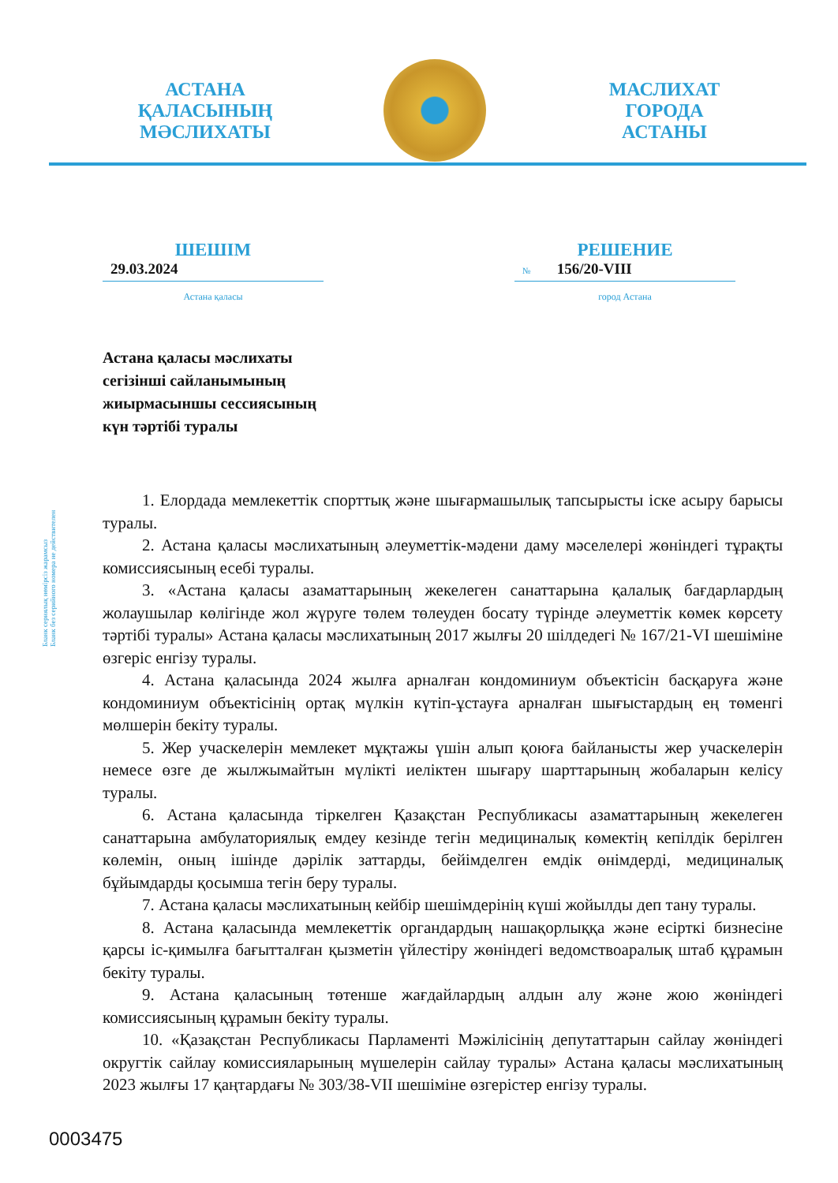АСТАНА
ҚАЛАСЫНЫҢ
МӘСЛИХАТЫ
МАСЛИХАТ
ГОРОДА
АСТАНЫ
ШЕШІМ
29.03.2024
Астана қаласы
РЕШЕНИЕ
№ 156/20-VIII
город Астана
Астана қаласы мәслихаты
сегізінші сайланымының
жиырмасыншы сессиясының
күн тәртібі туралы
Бланк сериялық нөмірсіз жарамсыз
Бланк без серийного номера не действителен
1. Елордада мемлекеттік спорттық және шығармашылық тапсырысты іске асыру барысы туралы.
2. Астана қаласы мәслихатының әлеуметтік-мәдени даму мәселелері жөніндегі тұрақты комиссиясының есебі туралы.
3. «Астана қаласы азаматтарының жекелеген санаттарына қалалық бағдарлардың жолаушылар көлігінде жол жүруге төлем төлеуден босату түрінде әлеуметтік көмек көрсету тәртібі туралы» Астана қаласы мәслихатының 2017 жылғы 20 шілдедегі № 167/21-VI шешіміне өзгеріс енгізу туралы.
4. Астана қаласында 2024 жылға арналған кондоминиум объектісін басқаруға және кондоминиум объектісінің ортақ мүлкін күтіп-ұстауға арналған шығыстардың ең төменгі мөлшерін бекіту туралы.
5. Жер учаскелерін мемлекет мұқтажы үшін алып қоюға байланысты жер учаскелерін немесе өзге де жылжымайтын мүлікті иеліктен шығару шарттарының жобаларын келісу туралы.
6. Астана қаласында тіркелген Қазақстан Республикасы азаматтарының жекелеген санаттарына амбулаториялық емдеу кезінде тегін медициналық көмектің кепілдік берілген көлемін, оның ішінде дәрілік заттарды, бейімделген емдік өнімдерді, медициналық бұйымдарды қосымша тегін беру туралы.
7. Астана қаласы мәслихатының кейбір шешімдерінің күші жойылды деп тану туралы.
8. Астана қаласында мемлекеттік органдардың нашақорлыққа және есірткі бизнесіне қарсы іс-қимылға бағытталған қызметін үйлестіру жөніндегі ведомствоаралық штаб құрамын бекіту туралы.
9. Астана қаласының төтенше жағдайлардың алдын алу және жою жөніндегі комиссиясының құрамын бекіту туралы.
10. «Қазақстан Республикасы Парламенті Мәжілісінің депутаттарын сайлау жөніндегі округтік сайлау комиссияларының мүшелерін сайлау туралы» Астана қаласы мәслихатының 2023 жылғы 17 қаңтардағы № 303/38-VII шешіміне өзгерістер енгізу туралы.
0003475